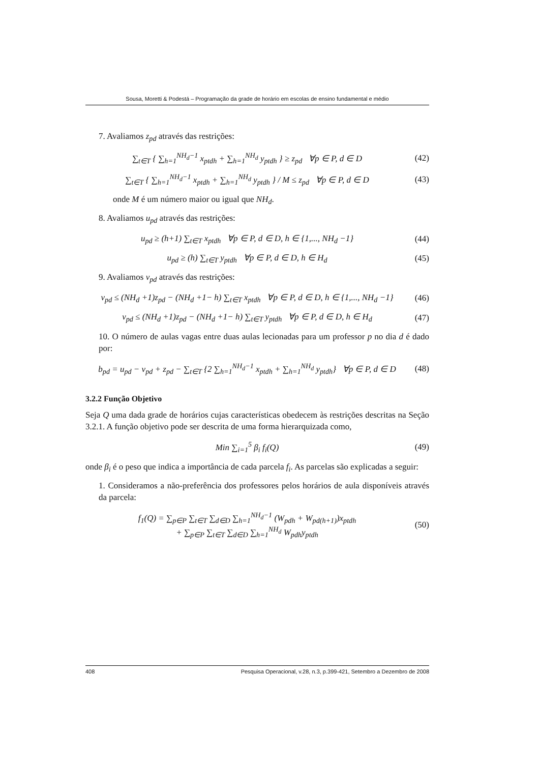Sousa, Moretti & Podestá – Programação da grade de horário em escolas de ensino fundamental e médio
7. Avaliamos z<sub>pd</sub> através das restrições:
∑<sub>t∈T</sub> { ∑<sub>h=1</sub><sup>NH<sub>d</sub>−1</sup> x<sub>ptdh</sub> + ∑<sub>h=1</sub><sup>NH<sub>d</sub></sup> y<sub>ptdh</sub> } ≥ z<sub>pd</sub> ∀p ∈ P, d ∈ D (42)
∑<sub>t∈T</sub> { ∑<sub>h=1</sub><sup>NH<sub>d</sub>−1</sup> x<sub>ptdh</sub> + ∑<sub>h=1</sub><sup>NH<sub>d</sub></sup> y<sub>ptdh</sub> } / M ≤ z<sub>pd</sub> ∀p ∈ P, d ∈ D (43)
onde M é um número maior ou igual que NH<sub>d</sub>.
8. Avaliamos u<sub>pd</sub> através das restrições:
u<sub>pd</sub> ≥ (h+1) ∑<sub>t∈T</sub> x<sub>ptdh</sub> ∀p ∈ P, d ∈ D, h ∈ {1,..., NH<sub>d</sub> −1} (44)
u<sub>pd</sub> ≥ (h) ∑<sub>t∈T</sub> y<sub>ptdh</sub> ∀p ∈ P, d ∈ D, h ∈ H<sub>d</sub> (45)
9. Avaliamos v<sub>pd</sub> através das restrições:
v<sub>pd</sub> ≤ (NH<sub>d</sub> +1)z<sub>pd</sub> − (NH<sub>d</sub> +1− h) ∑<sub>t∈T</sub> x<sub>ptdh</sub> ∀p ∈ P, d ∈ D, h ∈ {1,..., NH<sub>d</sub> −1} (46)
v<sub>pd</sub> ≤ (NH<sub>d</sub> +1)z<sub>pd</sub> − (NH<sub>d</sub> +1− h) ∑<sub>t∈T</sub> y<sub>ptdh</sub> ∀p ∈ P, d ∈ D, h ∈ H<sub>d</sub> (47)
10. O número de aulas vagas entre duas aulas lecionadas para um professor p no dia d é dado por:
b<sub>pd</sub> = u<sub>pd</sub> − v<sub>pd</sub> + z<sub>pd</sub> − ∑<sub>t∈T</sub> {2 ∑<sub>h=1</sub><sup>NH<sub>d</sub>−1</sup> x<sub>ptdh</sub> + ∑<sub>h=1</sub><sup>NH<sub>d</sub></sup> y<sub>ptdh</sub>} ∀p ∈ P, d ∈ D (48)
3.2.2 Função Objetivo
Seja Q uma dada grade de horários cujas características obedecem às restrições descritas na Seção 3.2.1. A função objetivo pode ser descrita de uma forma hierarquizada como,
Min ∑<sub>i=1</sub><sup>5</sup> β<sub>i</sub> f<sub>i</sub>(Q) (49)
onde β<sub>i</sub> é o peso que indica a importância de cada parcela f<sub>i</sub>. As parcelas são explicadas a seguir:
1. Consideramos a não-preferência dos professores pelos horários de aula disponíveis através da parcela:
f<sub>1</sub>(Q) = ∑<sub>p∈P</sub> ∑<sub>t∈T</sub> ∑<sub>d∈D</sub> ∑<sub>h=1</sub><sup>NH<sub>d</sub>−1</sup> (W<sub>pdh</sub> + W<sub>pd(h+1)</sub>)x<sub>ptdh</sub>
+ ∑<sub>p∈P</sub> ∑<sub>t∈T</sub> ∑<sub>d∈D</sub> ∑<sub>h=1</sub><sup>NH<sub>d</sub></sup> W<sub>pdh</sub>y<sub>ptdh</sub> (50)
408 Pesquisa Operacional, v.28, n.3, p.399-421, Setembro a Dezembro de 2008